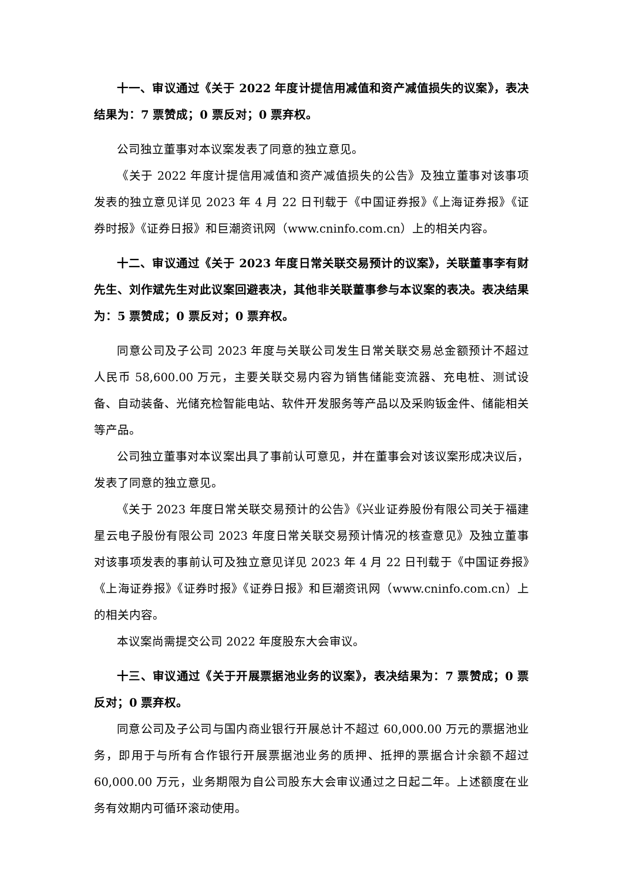十一、审议通过《关于 2022 年度计提信用减值和资产减值损失的议案》，表决结果为：7 票赞成；0 票反对；0 票弃权。
公司独立董事对本议案发表了同意的独立意见。
《关于 2022 年度计提信用减值和资产减值损失的公告》及独立董事对该事项发表的独立意见详见 2023 年 4 月 22 日刊载于《中国证券报》《上海证券报》《证券时报》《证券日报》和巨潮资讯网（www.cninfo.com.cn）上的相关内容。
十二、审议通过《关于 2023 年度日常关联交易预计的议案》，关联董事李有财先生、刘作斌先生对此议案回避表决，其他非关联董事参与本议案的表决。表决结果为：5 票赞成；0 票反对；0 票弃权。
同意公司及子公司 2023 年度与关联公司发生日常关联交易总金额预计不超过人民币 58,600.00 万元，主要关联交易内容为销售储能变流器、充电桩、测试设备、自动装备、光储充检智能电站、软件开发服务等产品以及采购钣金件、储能相关等产品。
公司独立董事对本议案出具了事前认可意见，并在董事会对该议案形成决议后，发表了同意的独立意见。
《关于 2023 年度日常关联交易预计的公告》《兴业证券股份有限公司关于福建星云电子股份有限公司 2023 年度日常关联交易预计情况的核查意见》及独立董事对该事项发表的事前认可及独立意见详见 2023 年 4 月 22 日刊载于《中国证券报》《上海证券报》《证券时报》《证券日报》和巨潮资讯网（www.cninfo.com.cn）上的相关内容。
本议案尚需提交公司 2022 年度股东大会审议。
十三、审议通过《关于开展票据池业务的议案》，表决结果为：7 票赞成；0 票反对；0 票弃权。
同意公司及子公司与国内商业银行开展总计不超过 60,000.00 万元的票据池业务，即用于与所有合作银行开展票据池业务的质押、抵押的票据合计余额不超过 60,000.00 万元，业务期限为自公司股东大会审议通过之日起二年。上述额度在业务有效期内可循环滚动使用。